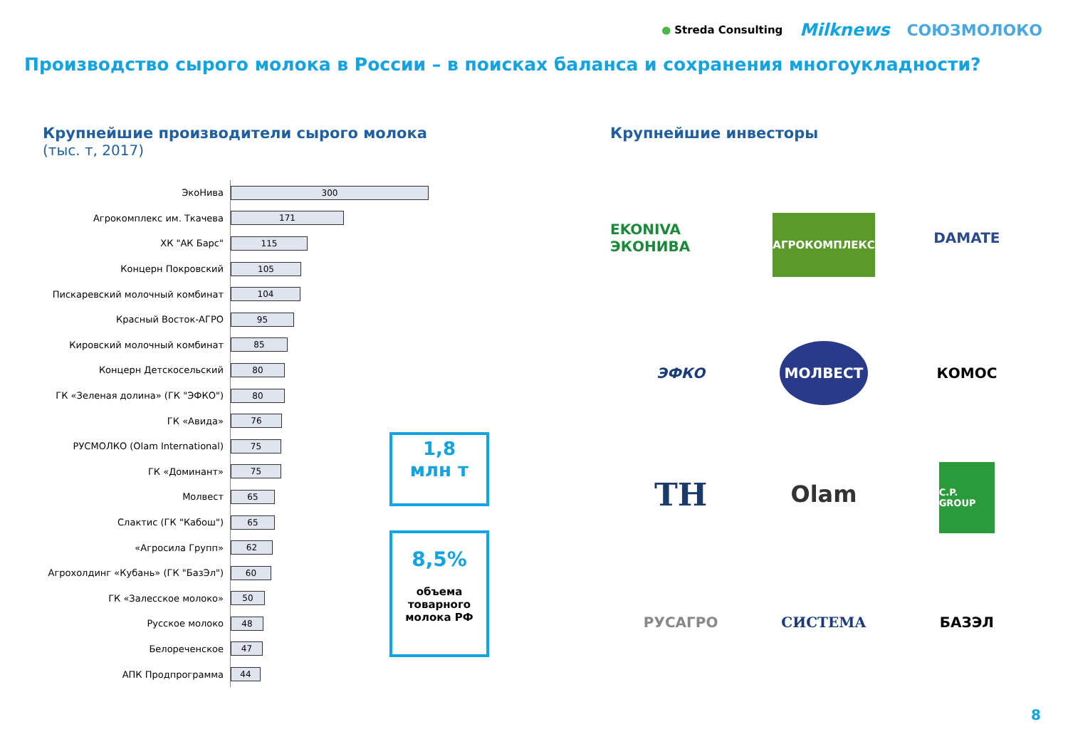● Streda Consulting Milknews СОЮЗМОЛОКО
Производство сырого молока в России – в поисках баланса и сохранения многоукладности?
Крупнейшие производители сырого молока
(тыс. т, 2017)
ЭкоНива
300
Агрокомплекс им. Ткачева
171
ХК "АК Барс"
115
Концерн Покровский
105
Пискаревский молочный комбинат
104
Красный Восток-АГРО
95
Кировский молочный комбинат
85
Концерн Детскосельский
80
ГК «Зеленая долина» (ГК "ЭФКО")
80
ГК «Авида»
76
РУСМОЛКО (Olam International)
75
ГК «Доминант»
75
Молвест
65
Слактис (ГК "Кабош")
65
«Агросила Групп»
62
Агрохолдинг «Кубань» (ГК "БазЭл")
60
ГК «Залесское молоко»
50
Русское молоко
48
Белореченское
47
АПК Продпрограмма
44
1,8
млн т
8,5%
объема
товарного
молока РФ
Крупнейшие инвесторы
EKONIVA ЭКОНИВА
АГРОКОМПЛЕКС
DAMATE
ЭФКО
МОЛВЕСТ
КОМОС
TH
Olam
C.P. GROUP
РУСАГРО
СИСТЕМА
БАЗЭЛ
8